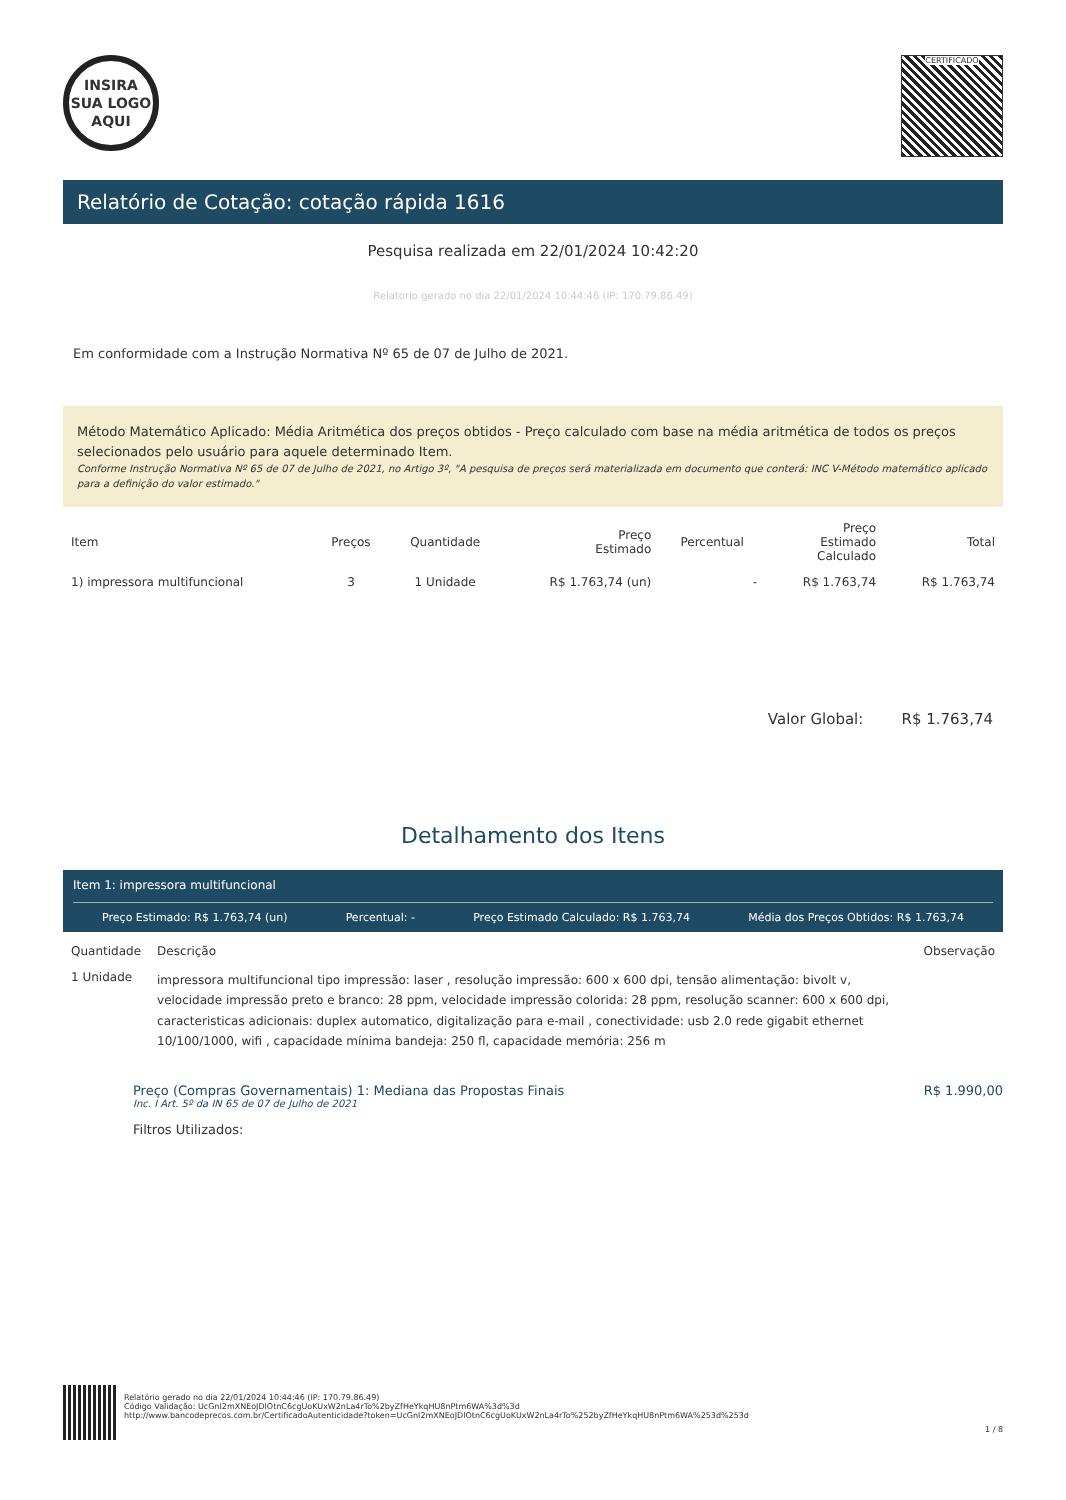INSIRA
SUA LOGO
AQUI
CERTIFICADO
Relatório de Cotação: cotação rápida 1616
Pesquisa realizada em 22/01/2024 10:42:20
Relatorio gerado no dia 22/01/2024 10:44:46 (IP: 170.79.86.49)
Em conformidade com a Instrução Normativa Nº 65 de 07 de Julho de 2021.
Método Matemático Aplicado: Média Aritmética dos preços obtidos - Preço calculado com base na média aritmética de todos os preços selecionados pelo usuário para aquele determinado Item.
Conforme Instrução Normativa Nº 65 de 07 de Julho de 2021, no Artigo 3º, "A pesquisa de preços será materializada em documento que conterá: INC V-Método matemático aplicado para a definição do valor estimado."
| Item | Preços | Quantidade | Preço Estimado | Percentual | Preço Estimado Calculado | Total |
| --- | --- | --- | --- | --- | --- | --- |
| 1) impressora multifuncional | 3 | 1 Unidade | R$ 1.763,74 (un) | - | R$ 1.763,74 | R$ 1.763,74 |
Valor Global: R$ 1.763,74
Detalhamento dos Itens
Item 1: impressora multifuncional
Preço Estimado: R$ 1.763,74 (un) Percentual: - Preço Estimado Calculado: R$ 1.763,74 Média dos Preços Obtidos: R$ 1.763,74
| Quantidade | Descrição | Observação |
| --- | --- | --- |
| 1 Unidade | impressora multifuncional tipo impressão: laser , resolução impressão: 600 x 600 dpi, tensão alimentação: bivolt v, velocidade impressão preto e branco: 28 ppm, velocidade impressão colorida: 28 ppm, resolução scanner: 600 x 600 dpi, caracteristicas adicionais: duplex automatico, digitalização para e-mail , conectividade: usb 2.0 rede gigabit ethernet 10/100/1000, wifi , capacidade mínima bandeja: 250 fl, capacidade memória: 256 m | |
Preço (Compras Governamentais) 1: Mediana das Propostas Finais R$ 1.990,00
Inc. I Art. 5º da IN 65 de 07 de Julho de 2021
Filtros Utilizados:
Relatório gerado no dia 22/01/2024 10:44:46 (IP: 170.79.86.49)
Código Validação: UcGnI2mXNEoJDlOtnC6cgUoKUxW2nLa4rTo%2byZfHeYkqHU8nPtm6WA%3d%3d
http://www.bancodeprecos.com.br/CertificadoAutenticidade?token=UcGnI2mXNEoJDlOtnC6cgUoKUxW2nLa4rTo%252byZfHeYkqHU8nPtm6WA%253d%253d
1 / 8